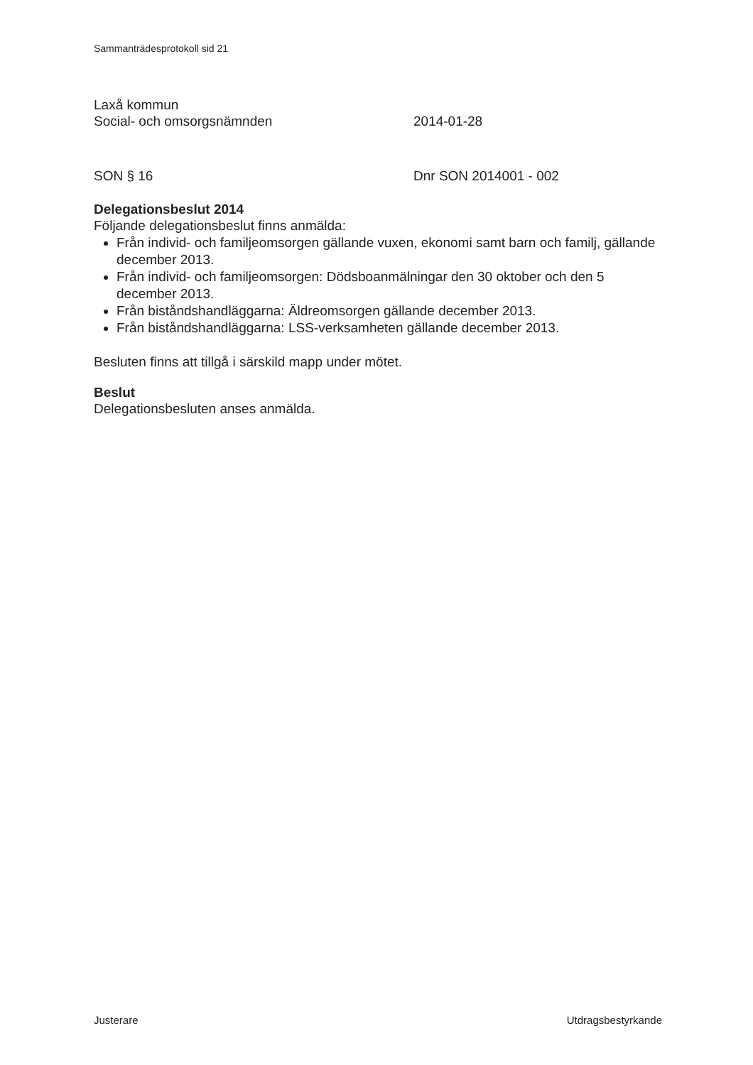Sammanträdesprotokoll sid 21
Laxå kommun
Social- och omsorgsnämnden 2014-01-28
SON § 16 Dnr SON 2014001 - 002
Delegationsbeslut 2014
Följande delegationsbeslut finns anmälda:
Från individ- och familjeomsorgen gällande vuxen, ekonomi samt barn och familj, gällande december 2013.
Från individ- och familjeomsorgen: Dödsboanmälningar den 30 oktober och den 5 december 2013.
Från biståndshandläggarna: Äldreomsorgen gällande december 2013.
Från biståndshandläggarna: LSS-verksamheten gällande december 2013.
Besluten finns att tillgå i särskild mapp under mötet.
Beslut
Delegationsbesluten anses anmälda.
Justerare Utdragsbestyrkande